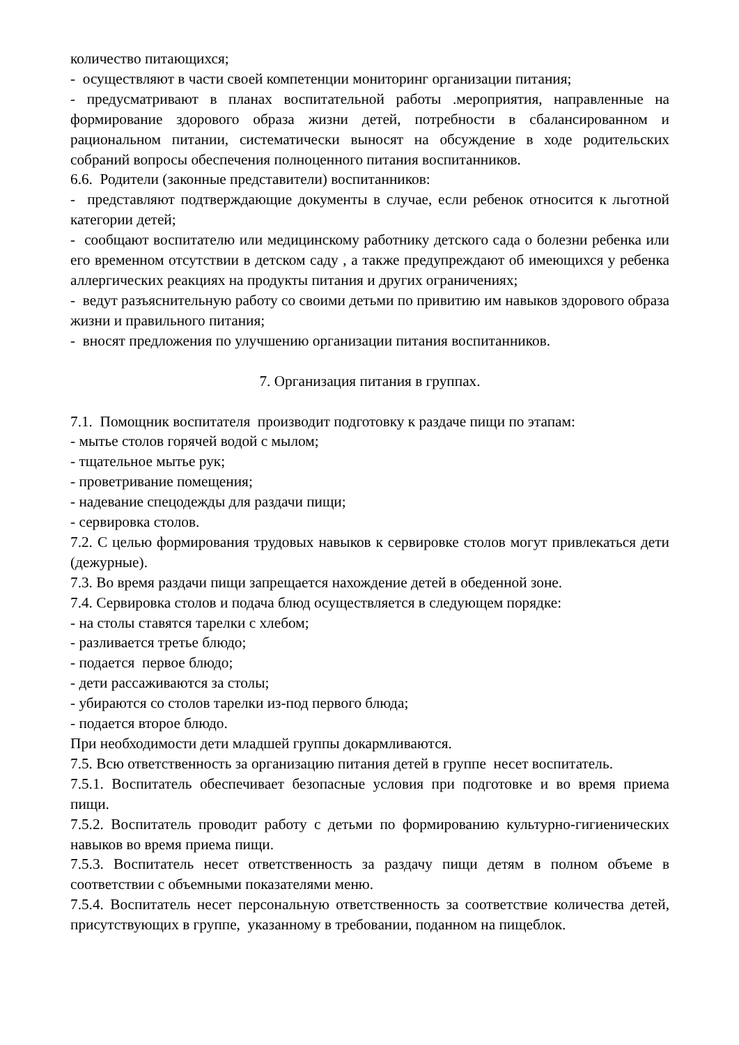количество питающихся;
- осуществляют в части своей компетенции мониторинг организации питания;
- предусматривают в планах воспитательной работы .мероприятия, направленные на формирование здорового образа жизни детей, потребности в сбалансированном и рациональном питании, систематически выносят на обсуждение в ходе родительских собраний вопросы обеспечения полноценного питания воспитанников.
6.6. Родители (законные представители) воспитанников:
- представляют подтверждающие документы в случае, если ребенок относится к льготной категории детей;
- сообщают воспитателю или медицинскому работнику детского сада о болезни ребенка или его временном отсутствии в детском саду , а также предупреждают об имеющихся у ребенка аллергических реакциях на продукты питания и других ограничениях;
- ведут разъяснительную работу со своими детьми по привитию им навыков здорового образа жизни и правильного питания;
- вносят предложения по улучшению организации питания воспитанников.
7. Организация питания в группах.
7.1. Помощник воспитателя производит подготовку к раздаче пищи по этапам:
- мытье столов горячей водой с мылом;
- тщательное мытье рук;
- проветривание помещения;
- надевание спецодежды для раздачи пищи;
- сервировка столов.
7.2. С целью формирования трудовых навыков к сервировке столов могут привлекаться дети (дежурные).
7.3. Во время раздачи пищи запрещается нахождение детей в обеденной зоне.
7.4. Сервировка столов и подача блюд осуществляется в следующем порядке:
- на столы ставятся тарелки с хлебом;
- разливается третье блюдо;
- подается первое блюдо;
- дети рассаживаются за столы;
- убираются со столов тарелки из-под первого блюда;
- подается второе блюдо.
При необходимости дети младшей группы докармливаются.
7.5. Всю ответственность за организацию питания детей в группе несет воспитатель.
7.5.1. Воспитатель обеспечивает безопасные условия при подготовке и во время приема пищи.
7.5.2. Воспитатель проводит работу с детьми по формированию культурно-гигиенических навыков во время приема пищи.
7.5.3. Воспитатель несет ответственность за раздачу пищи детям в полном объеме в соответствии с объемными показателями меню.
7.5.4. Воспитатель несет персональную ответственность за соответствие количества детей, присутствующих в группе, указанному в требовании, поданном на пищеблок.